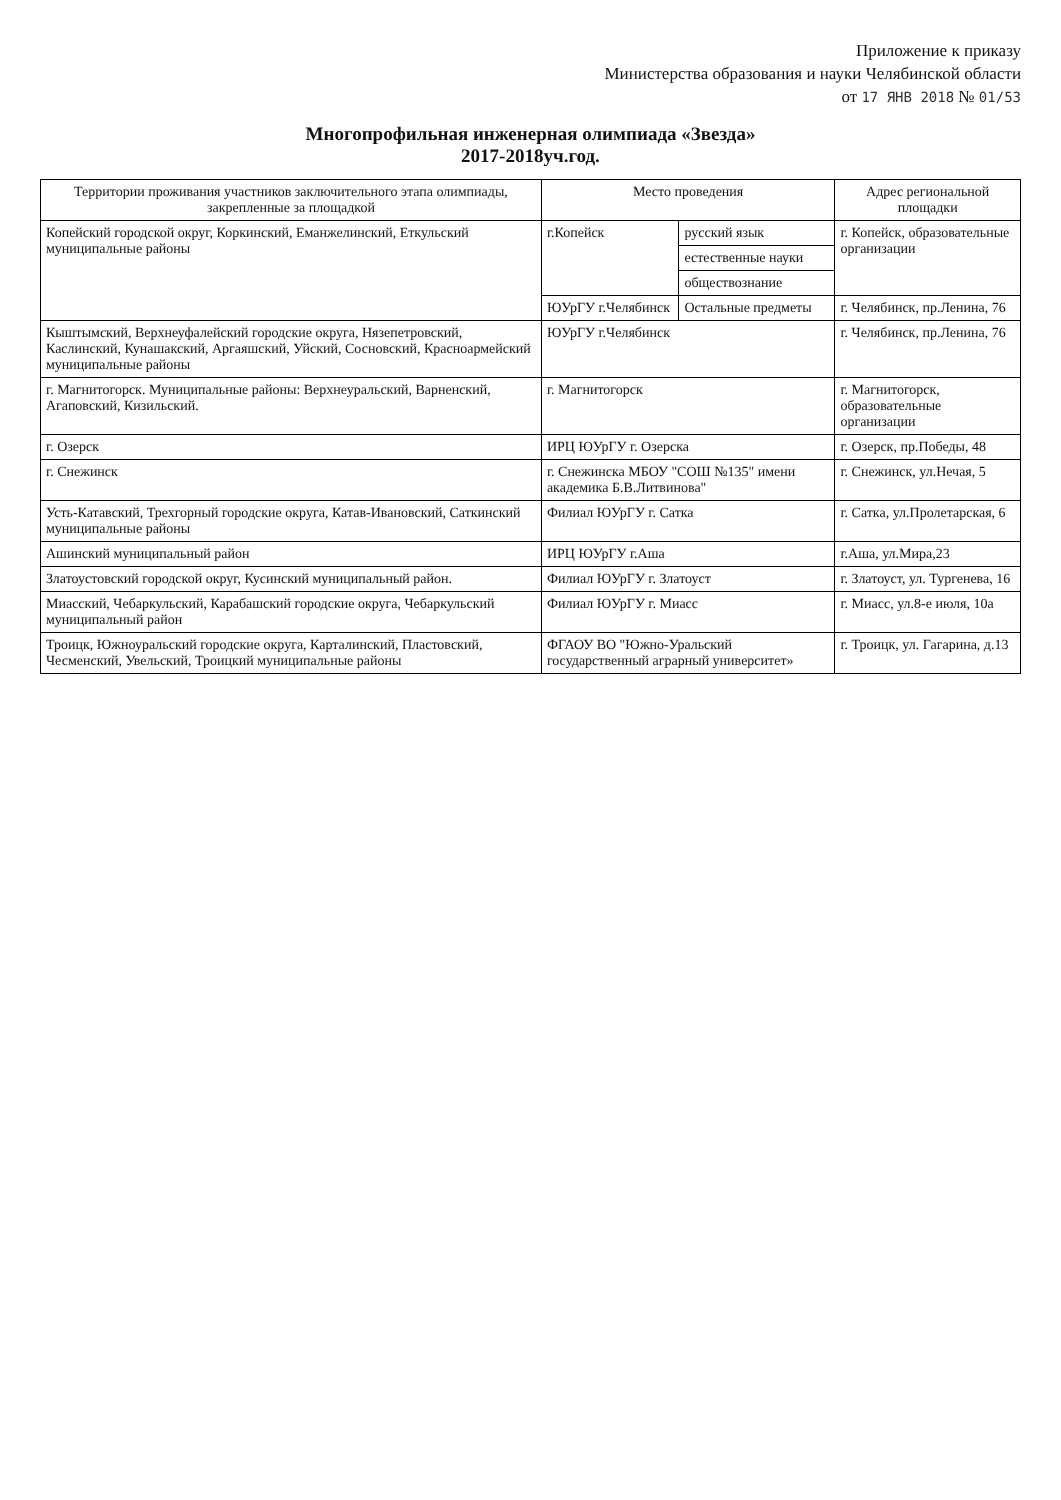Приложение к приказу
Министерства образования и науки Челябинской области
от 17 ЯНВ 2018 № 01/53
Многопрофильная инженерная олимпиада «Звезда»
2017-2018уч.год.
| Территории проживания участников заключительного этапа олимпиады, закрепленные за площадкой | Место проведения | | Адрес региональной площадки |
| --- | --- | --- | --- |
| Копейский городской округ, Коркинский, Еманжелинский, Еткульский муниципальные районы | г.Копейск | русский язык | г. Копейск, образовательные организации |
| | | естественные науки | |
| | | обществознание | |
| | ЮУрГУ г.Челябинск | Остальные предметы | г. Челябинск, пр.Ленина, 76 |
| Кыштымский, Верхнеуфалейский городские округа, Нязепетровский, Каслинский, Кунашакский, Аргаяшский, Уйский, Сосновский, Красноармейский муниципальные районы | ЮУрГУ г.Челябинск | | г. Челябинск, пр.Ленина, 76 |
| г. Магнитогорск. Муниципальные районы: Верхнеуральский, Варненский, Агаповский, Кизильский. | г. Магнитогорск | | г. Магнитогорск, образовательные организации |
| г. Озерск | ИРЦ ЮУрГУ г. Озерска | | г. Озерск, пр.Победы, 48 |
| г. Снежинск | г. Снежинска МБОУ "СОШ №135" имени академика Б.В.Литвинова" | | г. Снежинск, ул.Нечая, 5 |
| Усть-Катавский, Трехгорный городские округа, Катав-Ивановский, Саткинский муниципальные районы | Филиал ЮУрГУ г. Сатка | | г. Сатка, ул.Пролетарская, 6 |
| Ашинский муниципальный район | ИРЦ ЮУрГУ г.Аша | | г.Аша, ул.Мира,23 |
| Златоустовский городской округ, Кусинский муниципальный район. | Филиал ЮУрГУ г. Златоуст | | г. Златоуст, ул. Тургенева, 16 |
| Миасский, Чебаркульский, Карабашский городские округа, Чебаркульский муниципальный район | Филиал ЮУрГУ г. Миасс | | г. Миасс, ул.8-е июля, 10а |
| Троицк, Южноуральский городские округа, Карталинский, Пластовский, Чесменский, Увельский, Троицкий муниципальные районы | ФГАОУ ВО "Южно-Уральский государственный аграрный университет» | | г. Троицк, ул. Гагарина, д.13 |